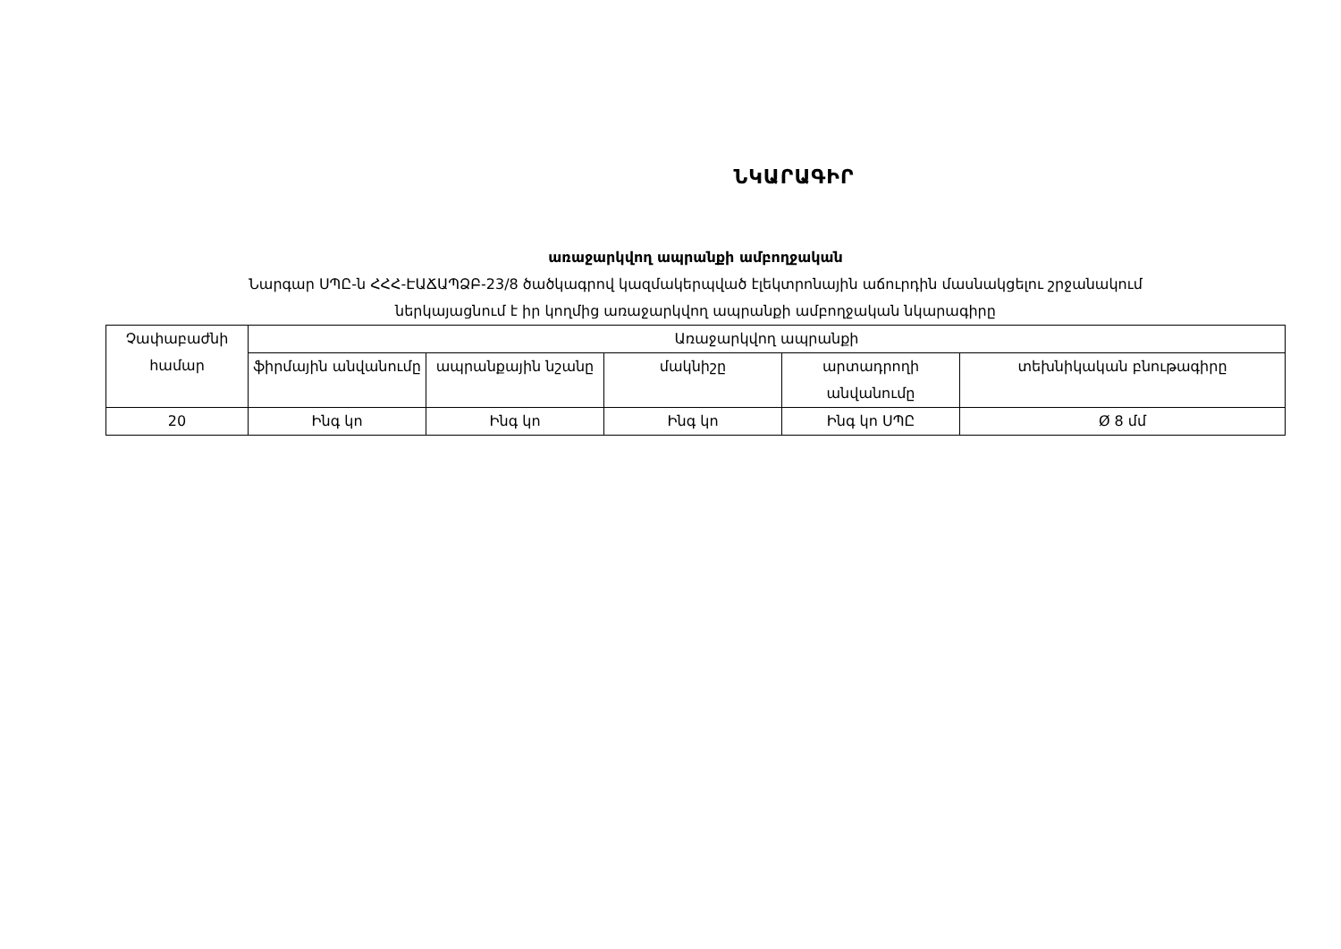ՆԿԱՐԱԳԻՐ
առաջարկվող ապրանքի ամբողջական
Նարգար ՍՊԸ-ն ՀՀՀ-ԷԱՃԱՊՁԲ-23/8 ծածկագրով կազմակերպված էլեկտրոնային աճուրդին մասնակցելու շրջանակում
ներկայացնում է իր կողմից առաջարկվող ապրանքի ամբողջական նկարագիրը
| Չափաբաժնի համար | Առաջարկվող ապրանքի | | | | |
| --- | --- | --- | --- | --- | --- |
| | ֆիրմային անվանումը | ապրանքային նշանը | մակնիշը | արտադրողի անվանումը | տեխնիկական բնութագիրը |
| 20 | Ինգ կո | Ինգ կո | Ինգ կո | Ինգ կո ՍՊԸ | Ø 8 մմ |